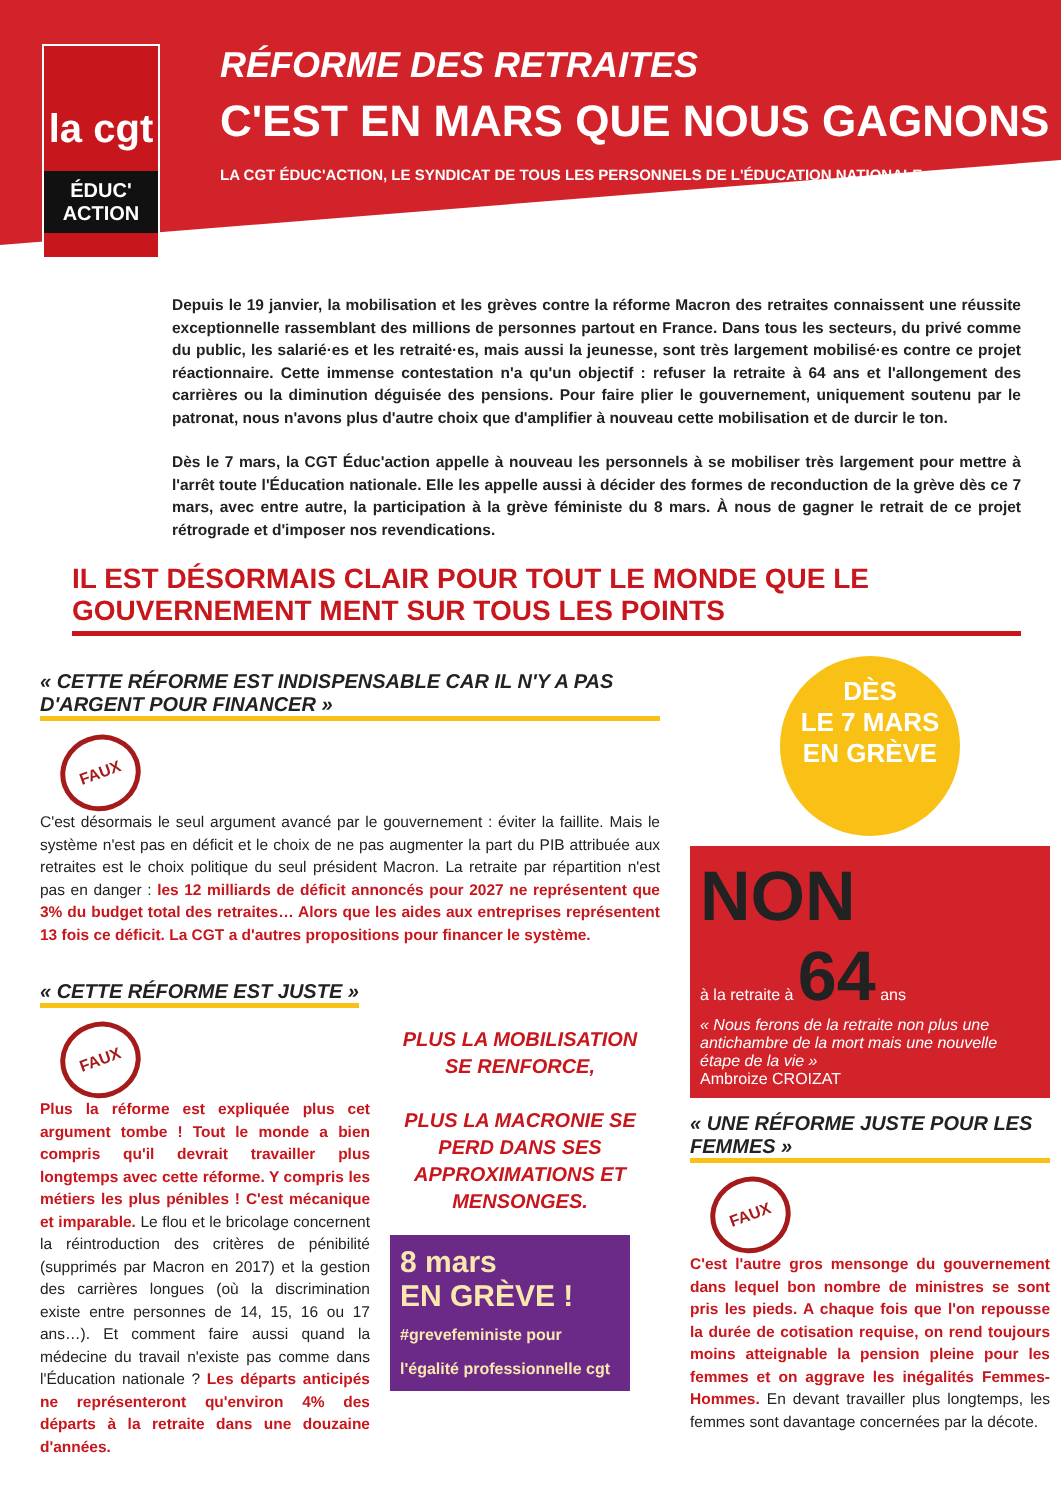la cgt
ÉDUC' ACTION
RÉFORME DES RETRAITES
C'EST EN MARS QUE NOUS GAGNONS
LA CGT ÉDUC'ACTION, LE SYNDICAT DE TOUS LES PERSONNELS DE L'ÉDUCATION NATIONALE
Depuis le 19 janvier, la mobilisation et les grèves contre la réforme Macron des retraites connaissent une réussite exceptionnelle rassemblant des millions de personnes partout en France. Dans tous les secteurs, du privé comme du public, les salarié·es et les retraité·es, mais aussi la jeunesse, sont très largement mobilisé·es contre ce projet réactionnaire. Cette immense contestation n'a qu'un objectif : refuser la retraite à 64 ans et l'allongement des carrières ou la diminution déguisée des pensions. Pour faire plier le gouvernement, uniquement soutenu par le patronat, nous n'avons plus d'autre choix que d'amplifier à nouveau cette mobilisation et de durcir le ton.
Dès le 7 mars, la CGT Éduc'action appelle à nouveau les personnels à se mobiliser très largement pour mettre à l'arrêt toute l'Éducation nationale. Elle les appelle aussi à décider des formes de reconduction de la grève dès ce 7 mars, avec entre autre, la participation à la grève féministe du 8 mars. À nous de gagner le retrait de ce projet rétrograde et d'imposer nos revendications.
IL EST DÉSORMAIS CLAIR POUR TOUT LE MONDE QUE LE GOUVERNEMENT MENT SUR TOUS LES POINTS
« CETTE RÉFORME EST INDISPENSABLE CAR IL N'Y A PAS D'ARGENT POUR FINANCER »
FAUX
C'est désormais le seul argument avancé par le gouvernement : éviter la faillite. Mais le système n'est pas en déficit et le choix de ne pas augmenter la part du PIB attribuée aux retraites est le choix politique du seul président Macron. La retraite par répartition n'est pas en danger : les 12 milliards de déficit annoncés pour 2027 ne représentent que 3% du budget total des retraites… Alors que les aides aux entreprises représentent 13 fois ce déficit. La CGT a d'autres propositions pour financer le système.
« CETTE RÉFORME EST JUSTE »
FAUX
Plus la réforme est expliquée plus cet argument tombe ! Tout le monde a bien compris qu'il devrait travailler plus longtemps avec cette réforme. Y compris les métiers les plus pénibles ! C'est mécanique et imparable. Le flou et le bricolage concernent la réintroduction des critères de pénibilité (supprimés par Macron en 2017) et la gestion des carrières longues (où la discrimination existe entre personnes de 14, 15, 16 ou 17 ans…). Et comment faire aussi quand la médecine du travail n'existe pas comme dans l'Éducation nationale ? Les départs anticipés ne représenteront qu'environ 4% des départs à la retraite dans une douzaine d'années.
PLUS LA MOBILISATION SE RENFORCE,
PLUS LA MACRONIE SE PERD DANS SES APPROXIMATIONS ET MENSONGES.
8 mars
EN GRÈVE !
#grevefeministe pour l'égalité professionnelle cgt
DÈS
LE 7 MARS
EN GRÈVE
NON
à la retraite à 64 ans
« Nous ferons de la retraite non plus une antichambre de la mort mais une nouvelle étape de la vie »
Ambroize CROIZAT
« UNE RÉFORME JUSTE POUR LES FEMMES »
FAUX
C'est l'autre gros mensonge du gouvernement dans lequel bon nombre de ministres se sont pris les pieds. A chaque fois que l'on repousse la durée de cotisation requise, on rend toujours moins atteignable la pension pleine pour les femmes et on aggrave les inégalités Femmes-Hommes. En devant travailler plus longtemps, les femmes sont davantage concernées par la décote.